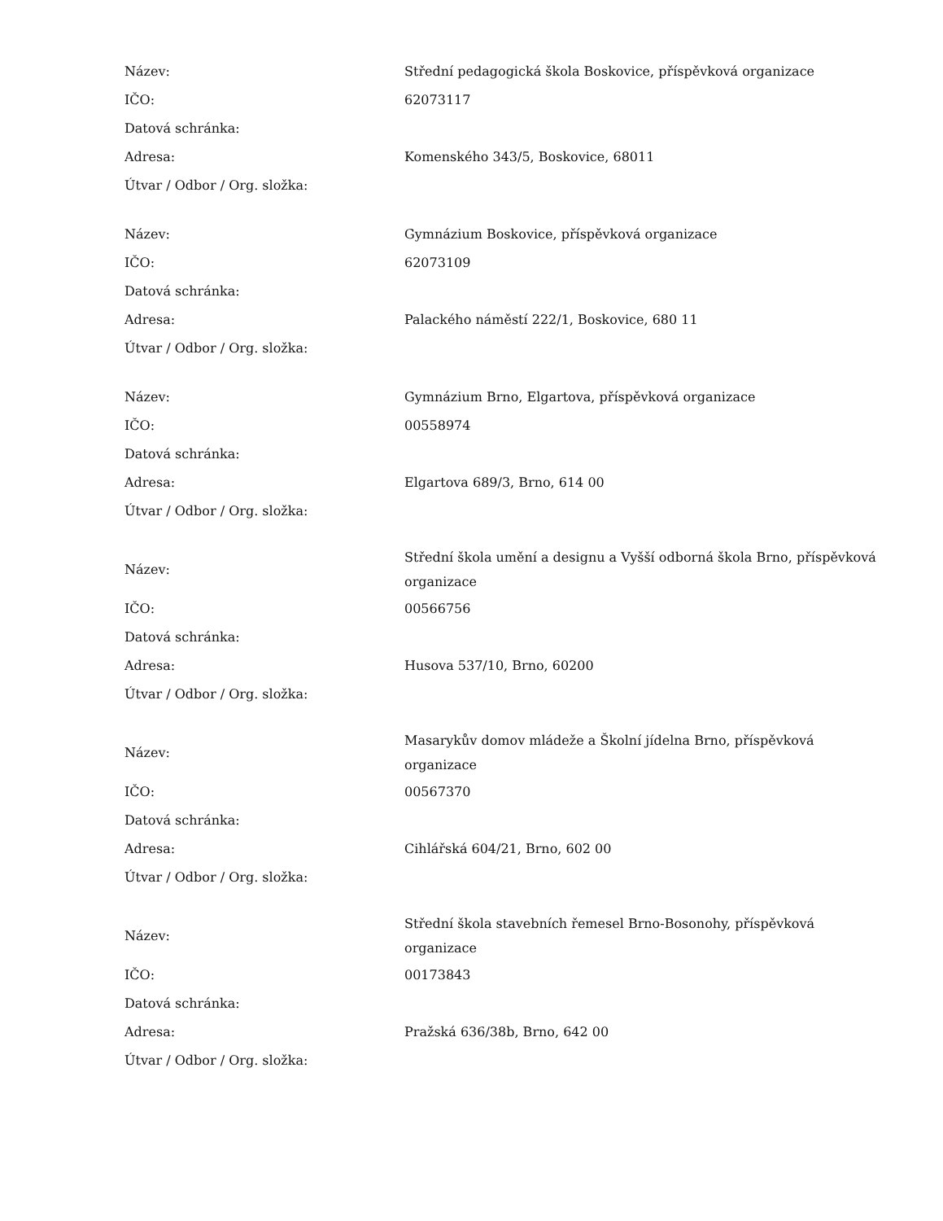| Název: | Střední pedagogická škola Boskovice, příspěvková organizace |
| IČO: | 62073117 |
| Datová schránka: | |
| Adresa: | Komenského 343/5, Boskovice, 68011 |
| Útvar / Odbor / Org. složka: | |
| Název: | Gymnázium Boskovice, příspěvková organizace |
| IČO: | 62073109 |
| Datová schránka: | |
| Adresa: | Palackého náměstí 222/1, Boskovice, 680 11 |
| Útvar / Odbor / Org. složka: | |
| Název: | Gymnázium Brno, Elgartova, příspěvková organizace |
| IČO: | 00558974 |
| Datová schránka: | |
| Adresa: | Elgartova 689/3, Brno, 614 00 |
| Útvar / Odbor / Org. složka: | |
| Název: | Střední škola umění a designu a Vyšší odborná škola Brno, příspěvková organizace |
| IČO: | 00566756 |
| Datová schránka: | |
| Adresa: | Husova 537/10, Brno, 60200 |
| Útvar / Odbor / Org. složka: | |
| Název: | Masarykův domov mládeže a Školní jídelna Brno, příspěvková organizace |
| IČO: | 00567370 |
| Datová schránka: | |
| Adresa: | Cihlářská 604/21, Brno, 602 00 |
| Útvar / Odbor / Org. složka: | |
| Název: | Střední škola stavebních řemesel Brno-Bosonohy, příspěvková organizace |
| IČO: | 00173843 |
| Datová schránka: | |
| Adresa: | Pražská 636/38b, Brno, 642 00 |
| Útvar / Odbor / Org. složka: | |